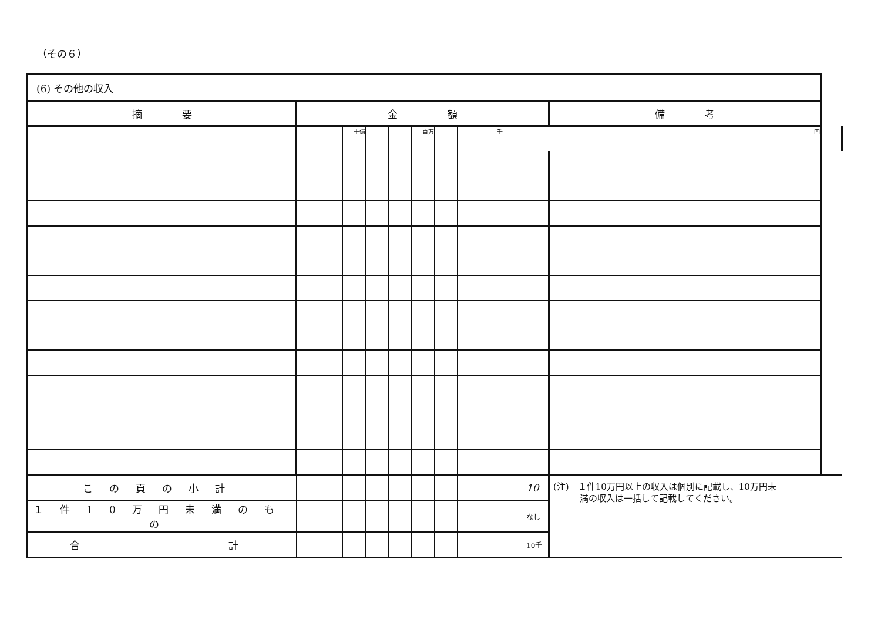（その６）
| (6) その他の収入 | | | | | | | | | | | | | |
| --- | --- | --- | --- | --- | --- | --- | --- | --- | --- | --- | --- | --- | --- |
| 摘 要 | 金 額 | | | | | | | | | | | 備 考 | |
| | | | 十億 | | | 百万 | | | 千 | | | 円 | |
| この頁の小計 | | | | | | | | | | | 10 | (注) １件10万円以上の収入は個別に記載し、10万円未 満の収入は一括して記載してください。 | |
| １件10万円未満のもの | | | | | | | | | | | なし | | |
| 合 計 | | | | | | | | | | | 10千 | | |